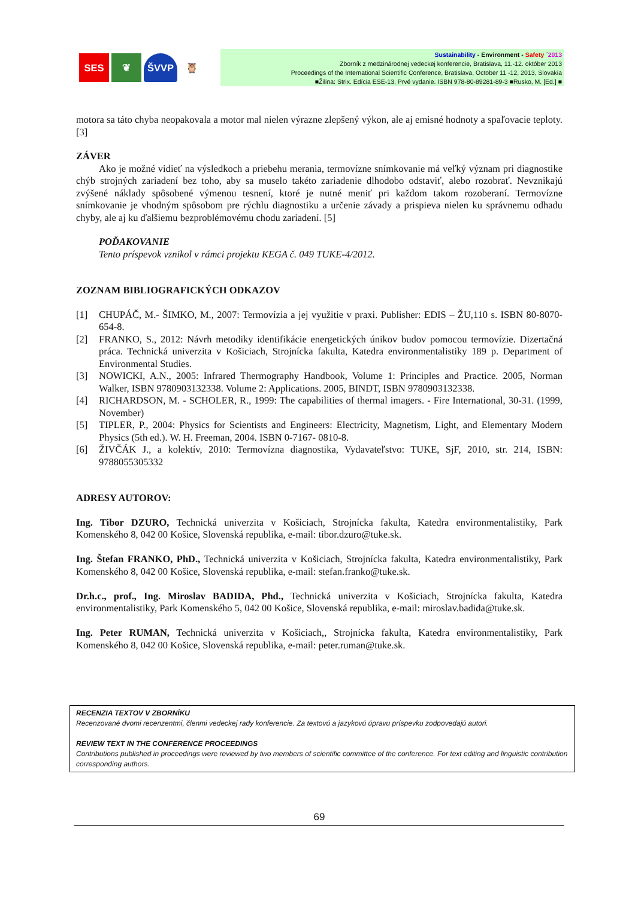SES ❦ ŠVVP 🦉
Sustainability - Environment - Safety ´2013
Zborník z medzinárodnej vedeckej konferencie, Bratislava, 11.-12. október 2013
Proceedings of the International Scientific Conference, Bratislava, October 11 -12, 2013, Slovakia
■Žilina: Strix. Edícia ESE-13, Prvé vydanie. ISBN 978-80-89281-89-3 ■Rusko, M. [Ed.] ■
motora sa táto chyba neopakovala a motor mal nielen výrazne zlepšený výkon, ale aj emisné hodnoty a spaľovacie teploty. [3]
ZÁVER
Ako je možné vidieť na výsledkoch a priebehu merania, termovízne snímkovanie má veľký význam pri diagnostike chýb strojných zariadení bez toho, aby sa muselo takéto zariadenie dlhodobo odstaviť, alebo rozobrať. Nevznikajú zvýšené náklady spôsobené výmenou tesnení, ktoré je nutné meniť pri každom takom rozoberaní. Termovízne snímkovanie je vhodným spôsobom pre rýchlu diagnostiku a určenie závady a prispieva nielen ku správnemu odhadu chyby, ale aj ku ďalšiemu bezproblémovému chodu zariadení. [5]
POĎAKOVANIE
Tento príspevok vznikol v rámci projektu KEGA č. 049 TUKE-4/2012.
ZOZNAM BIBLIOGRAFICKÝCH ODKAZOV
[1] CHUPÁČ, M.- ŠIMKO, M., 2007: Termovízia a jej využitie v praxi. Publisher: EDIS – ŽU,110 s. ISBN 80-8070-654-8.
[2] FRANKO, S., 2012: Návrh metodiky identifikácie energetických únikov budov pomocou termovízie. Dizertačná práca. Technická univerzita v Košiciach, Strojnícka fakulta, Katedra environmentalistiky 189 p. Department of Environmental Studies.
[3] NOWICKI, A.N., 2005: Infrared Thermography Handbook, Volume 1: Principles and Practice. 2005, Norman Walker, ISBN 9780903132338. Volume 2: Applications. 2005, BINDT, ISBN 9780903132338.
[4] RICHARDSON, M. - SCHOLER, R., 1999: The capabilities of thermal imagers. - Fire International, 30-31. (1999, November)
[5] TIPLER, P., 2004: Physics for Scientists and Engineers: Electricity, Magnetism, Light, and Elementary Modern Physics (5th ed.). W. H. Freeman, 2004. ISBN 0-7167- 0810-8.
[6] ŽIVČÁK J., a kolektív, 2010: Termovízna diagnostika, Vydavateľstvo: TUKE, SjF, 2010, str. 214, ISBN: 9788055305332
ADRESY AUTOROV:
Ing. Tibor DZURO, Technická univerzita v Košiciach, Strojnícka fakulta, Katedra environmentalistiky, Park Komenského 8, 042 00 Košice, Slovenská republika, e-mail: tibor.dzuro@tuke.sk.
Ing. Štefan FRANKO, PhD., Technická univerzita v Košiciach, Strojnícka fakulta, Katedra environmentalistiky, Park Komenského 8, 042 00 Košice, Slovenská republika, e-mail: stefan.franko@tuke.sk.
Dr.h.c., prof., Ing. Miroslav BADIDA, Phd., Technická univerzita v Košiciach, Strojnícka fakulta, Katedra environmentalistiky, Park Komenského 5, 042 00 Košice, Slovenská republika, e-mail: miroslav.badida@tuke.sk.
Ing. Peter RUMAN, Technická univerzita v Košiciach,, Strojnícka fakulta, Katedra environmentalistiky, Park Komenského 8, 042 00 Košice, Slovenská republika, e-mail: peter.ruman@tuke.sk.
RECENZIA TEXTOV V ZBORNÍKU
Recenzované dvomi recenzentmi, členmi vedeckej rady konferencie. Za textovú a jazykovú úpravu príspevku zodpovedajú autori.
REVIEW TEXT IN THE CONFERENCE PROCEEDINGS
Contributions published in proceedings were reviewed by two members of scientific committee of the conference. For text editing and linguistic contribution corresponding authors.
69